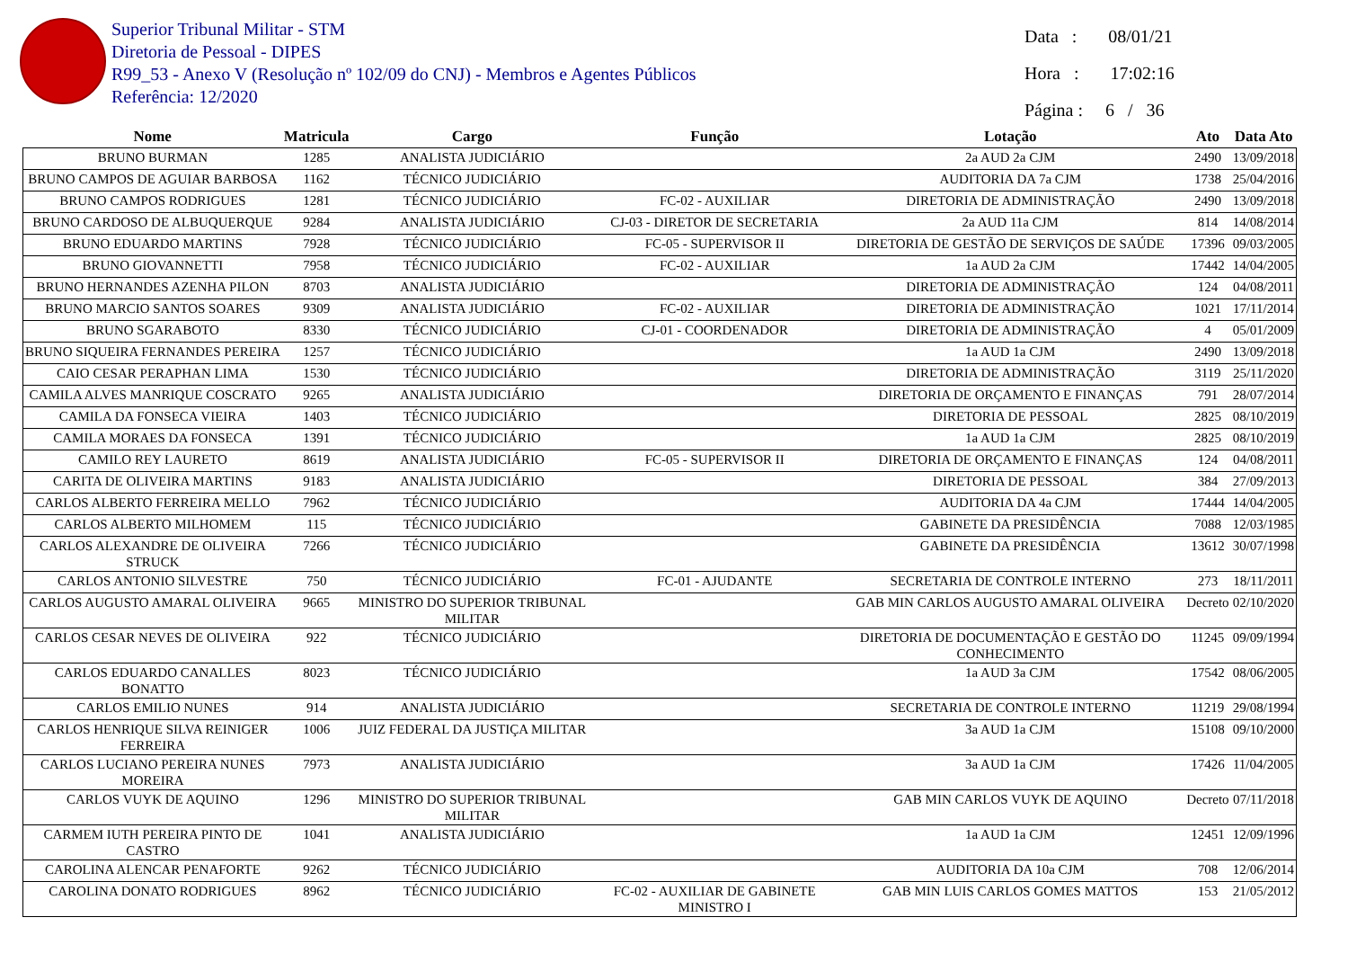Superior Tribunal Militar - STM
Diretoria de Pessoal - DIPES
R99_53 - Anexo V (Resolução nº 102/09 do CNJ) - Membros e Agentes Públicos
Referência: 12/2020
Data : 08/01/21
Hora : 17:02:16
Página : 6 / 36
| Nome | Matricula | Cargo | Função | Lotação | Ato | Data Ato |
| --- | --- | --- | --- | --- | --- | --- |
| BRUNO BURMAN | 1285 | ANALISTA JUDICIÁRIO | | 2a AUD 2a CJM | 2490 | 13/09/2018 |
| BRUNO CAMPOS DE AGUIAR BARBOSA | 1162 | TÉCNICO JUDICIÁRIO | | AUDITORIA DA 7a CJM | 1738 | 25/04/2016 |
| BRUNO CAMPOS RODRIGUES | 1281 | TÉCNICO JUDICIÁRIO | FC-02 - AUXILIAR | DIRETORIA DE ADMINISTRAÇÃO | 2490 | 13/09/2018 |
| BRUNO CARDOSO DE ALBUQUERQUE | 9284 | ANALISTA JUDICIÁRIO | CJ-03 - DIRETOR DE SECRETARIA | 2a AUD 11a CJM | 814 | 14/08/2014 |
| BRUNO EDUARDO MARTINS | 7928 | TÉCNICO JUDICIÁRIO | FC-05 - SUPERVISOR II | DIRETORIA DE GESTÃO DE SERVIÇOS DE SAÚDE | 17396 | 09/03/2005 |
| BRUNO GIOVANNETTI | 7958 | TÉCNICO JUDICIÁRIO | FC-02 - AUXILIAR | 1a AUD 2a CJM | 17442 | 14/04/2005 |
| BRUNO HERNANDES AZENHA PILON | 8703 | ANALISTA JUDICIÁRIO | | DIRETORIA DE ADMINISTRAÇÃO | 124 | 04/08/2011 |
| BRUNO MARCIO SANTOS SOARES | 9309 | ANALISTA JUDICIÁRIO | FC-02 - AUXILIAR | DIRETORIA DE ADMINISTRAÇÃO | 1021 | 17/11/2014 |
| BRUNO SGARABOTO | 8330 | TÉCNICO JUDICIÁRIO | CJ-01 - COORDENADOR | DIRETORIA DE ADMINISTRAÇÃO | 4 | 05/01/2009 |
| BRUNO SIQUEIRA FERNANDES PEREIRA | 1257 | TÉCNICO JUDICIÁRIO | | 1a AUD 1a CJM | 2490 | 13/09/2018 |
| CAIO CESAR PERAPHAN LIMA | 1530 | TÉCNICO JUDICIÁRIO | | DIRETORIA DE ADMINISTRAÇÃO | 3119 | 25/11/2020 |
| CAMILA ALVES MANRIQUE COSCRATO | 9265 | ANALISTA JUDICIÁRIO | | DIRETORIA DE ORÇAMENTO E FINANÇAS | 791 | 28/07/2014 |
| CAMILA DA FONSECA VIEIRA | 1403 | TÉCNICO JUDICIÁRIO | | DIRETORIA DE PESSOAL | 2825 | 08/10/2019 |
| CAMILA MORAES DA FONSECA | 1391 | TÉCNICO JUDICIÁRIO | | 1a AUD 1a CJM | 2825 | 08/10/2019 |
| CAMILO REY LAURETO | 8619 | ANALISTA JUDICIÁRIO | FC-05 - SUPERVISOR II | DIRETORIA DE ORÇAMENTO E FINANÇAS | 124 | 04/08/2011 |
| CARITA DE OLIVEIRA MARTINS | 9183 | ANALISTA JUDICIÁRIO | | DIRETORIA DE PESSOAL | 384 | 27/09/2013 |
| CARLOS ALBERTO FERREIRA MELLO | 7962 | TÉCNICO JUDICIÁRIO | | AUDITORIA DA 4a CJM | 17444 | 14/04/2005 |
| CARLOS ALBERTO MILHOMEM | 115 | TÉCNICO JUDICIÁRIO | | GABINETE DA PRESIDÊNCIA | 7088 | 12/03/1985 |
| CARLOS ALEXANDRE DE OLIVEIRA STRUCK | 7266 | TÉCNICO JUDICIÁRIO | | GABINETE DA PRESIDÊNCIA | 13612 | 30/07/1998 |
| CARLOS ANTONIO SILVESTRE | 750 | TÉCNICO JUDICIÁRIO | FC-01 - AJUDANTE | SECRETARIA DE CONTROLE INTERNO | 273 | 18/11/2011 |
| CARLOS AUGUSTO AMARAL OLIVEIRA | 9665 | MINISTRO DO SUPERIOR TRIBUNAL MILITAR | | GAB MIN CARLOS AUGUSTO AMARAL OLIVEIRA | Decreto | 02/10/2020 |
| CARLOS CESAR NEVES DE OLIVEIRA | 922 | TÉCNICO JUDICIÁRIO | | DIRETORIA DE DOCUMENTAÇÃO E GESTÃO DO CONHECIMENTO | 11245 | 09/09/1994 |
| CARLOS EDUARDO CANALLES BONATTO | 8023 | TÉCNICO JUDICIÁRIO | | 1a AUD 3a CJM | 17542 | 08/06/2005 |
| CARLOS EMILIO NUNES | 914 | ANALISTA JUDICIÁRIO | | SECRETARIA DE CONTROLE INTERNO | 11219 | 29/08/1994 |
| CARLOS HENRIQUE SILVA REINIGER FERREIRA | 1006 | JUIZ FEDERAL DA JUSTIÇA MILITAR | | 3a AUD 1a CJM | 15108 | 09/10/2000 |
| CARLOS LUCIANO PEREIRA NUNES MOREIRA | 7973 | ANALISTA JUDICIÁRIO | | 3a AUD 1a CJM | 17426 | 11/04/2005 |
| CARLOS VUYK DE AQUINO | 1296 | MINISTRO DO SUPERIOR TRIBUNAL MILITAR | | GAB MIN CARLOS VUYK DE AQUINO | Decreto | 07/11/2018 |
| CARMEM IUTH PEREIRA PINTO DE CASTRO | 1041 | ANALISTA JUDICIÁRIO | | 1a AUD 1a CJM | 12451 | 12/09/1996 |
| CAROLINA ALENCAR PENAFORTE | 9262 | TÉCNICO JUDICIÁRIO | | AUDITORIA DA 10a CJM | 708 | 12/06/2014 |
| CAROLINA DONATO RODRIGUES | 8962 | TÉCNICO JUDICIÁRIO | FC-02 - AUXILIAR DE GABINETE MINISTRO I | GAB MIN LUIS CARLOS GOMES MATTOS | 153 | 21/05/2012 |